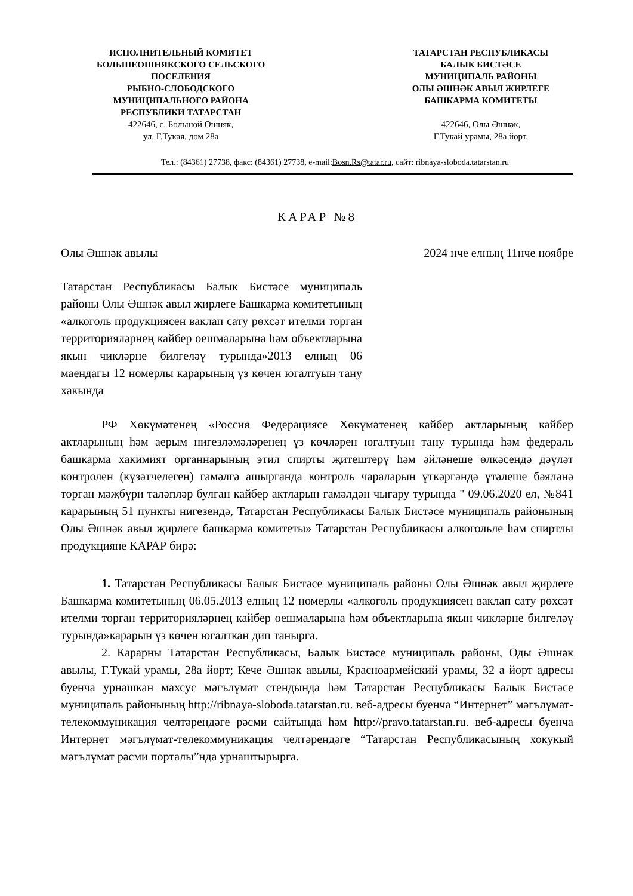ИСПОЛНИТЕЛЬНЫЙ КОМИТЕТ
БОЛЬШЕОШНЯКСКОГО СЕЛЬСКОГО
ПОСЕЛЕНИЯ
РЫБНО-СЛОБОДСКОГО
МУНИЦИПАЛЬНОГО РАЙОНА
РЕСПУБЛИКИ ТАТАРСТАН
422646, с. Большой Ошняк,
ул. Г.Тукая, дом 28а
ТАТАРСТАН РЕСПУБЛИКАСЫ
БАЛЫК БИСТӘСЕ
МУНИЦИПАЛЬ РАЙОНЫ
ОЛЫ ӘШНӘК АВЫЛ ЖИРЛЕГЕ
БАШКАРМА КОМИТЕТЫ
422646, Олы Әшнәк,
Г.Тукай урамы, 28а йорт,
Тел.: (84361) 27738, факс: (84361) 27738, e-mail:Bosn.Rs@tatar.ru, сайт: ribnaya-sloboda.tatarstan.ru
КАРАР №8
Олы Әшнәк авылы 2024 нче елның 11нче ноябре
Татарстан Республикасы Балык Бистәсе муниципаль районы Олы Әшнәк авыл җирлеге Башкарма комитетының «алкоголь продукциясен ваклап сату рөхсәт ителми торган территорияләрнең кайбер оешмаларына һәм объектларына якын чикләрне билгеләү турында»2013 елның 06 маендагы 12 номерлы карарының үз көчен югалтуын тану хакында
РФ Хөкүмәтенең «Россия Федерациясе Хөкүмәтенең кайбер актларының кайбер актларының һәм аерым нигезләмәләренең үз көчләрен югалтуын тану турында һәм федераль башкарма хакимият органнарының этил спирты җитештерү һәм әйләнеше өлкәсендә дәүләт контролен (күзәтчелеген) гамәлгә ашырганда контроль чараларын үткәргәндә үтәлеше бәяләнә торган мәҗбүри таләпләр булган кайбер актларын гамәлдән чыгару турында " 09.06.2020 ел, №841 карарының 51 пункты нигезендә, Татарстан Республикасы Балык Бистәсе муниципаль районының Олы Әшнәк авыл җирлеге башкарма комитеты» Татарстан Республикасы алкогольле һәм спиртлы продукцияне КАРАР бирә:
1. Татарстан Республикасы Балык Бистәсе муниципаль районы Олы Әшнәк авыл җирлеге Башкарма комитетының 06.05.2013 елның 12 номерлы «алкоголь продукциясен ваклап сату рөхсәт ителми торган территорияләрнең кайбер оешмаларына һәм объектларына якын чикләрне билгеләү турында»карарын үз көчен югалткан дип танырга.
2. Карарны Татарстан Республикасы, Балык Бистәсе муниципаль районы, Оды Әшнәк авылы, Г.Тукай урамы, 28а йорт; Кече Әшнәк авылы, Красноармейский урамы, 32 а йорт адресы буенча урнашкан махсус мәгълүмат стендында һәм Татарстан Республикасы Балык Бистәсе муниципаль районының http://ribnaya-sloboda.tatarstan.ru. веб-адресы буенча “Интернет” мәгълүмат-телекоммуникация челтәрендәге рәсми сайтында һәм http://pravo.tatarstan.ru. веб-адресы буенча Интернет мәгълүмат-телекоммуникация челтәрендәге “Татарстан Республикасының хокукый мәгълүмат рәсми порталы”нда урнаштырырга.